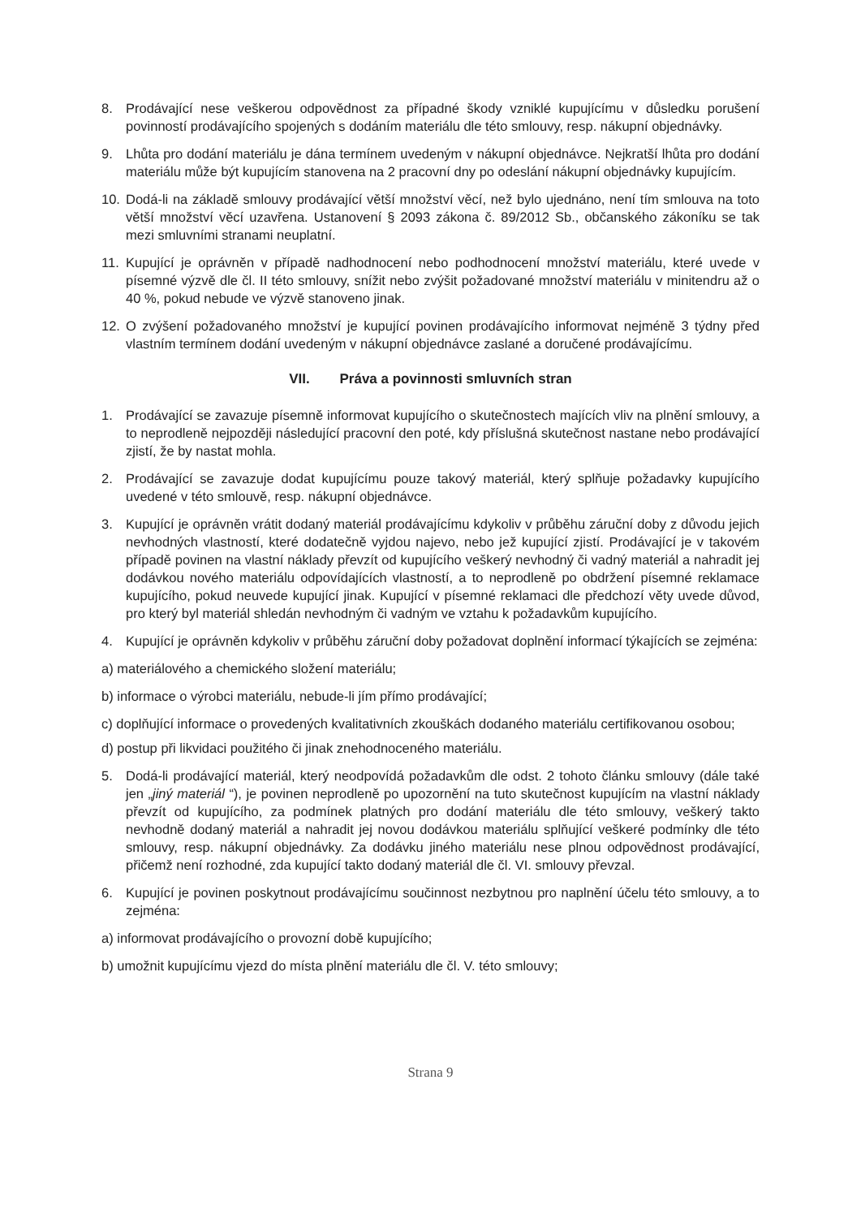8. Prodávající nese veškerou odpovědnost za případné škody vzniklé kupujícímu v důsledku porušení povinností prodávajícího spojených s dodáním materiálu dle této smlouvy, resp. nákupní objednávky.
9. Lhůta pro dodání materiálu je dána termínem uvedeným v nákupní objednávce. Nejkratší lhůta pro dodání materiálu může být kupujícím stanovena na 2 pracovní dny po odeslání nákupní objednávky kupujícím.
10. Dodá-li na základě smlouvy prodávající větší množství věcí, než bylo ujednáno, není tím smlouva na toto větší množství věcí uzavřena. Ustanovení § 2093 zákona č. 89/2012 Sb., občanského zákoníku se tak mezi smluvními stranami neuplatní.
11. Kupující je oprávněn v případě nadhodnocení nebo podhodnocení množství materiálu, které uvede v písemné výzvě dle čl. II této smlouvy, snížit nebo zvýšit požadované množství materiálu v minitendru až o 40 %, pokud nebude ve výzvě stanoveno jinak.
12. O zvýšení požadovaného množství je kupující povinen prodávajícího informovat nejméně 3 týdny před vlastním termínem dodání uvedeným v nákupní objednávce zaslané a doručené prodávajícímu.
VII. Práva a povinnosti smluvních stran
1. Prodávající se zavazuje písemně informovat kupujícího o skutečnostech majících vliv na plnění smlouvy, a to neprodleně nejpozději následující pracovní den poté, kdy příslušná skutečnost nastane nebo prodávající zjistí, že by nastat mohla.
2. Prodávající se zavazuje dodat kupujícímu pouze takový materiál, který splňuje požadavky kupujícího uvedené v této smlouvě, resp. nákupní objednávce.
3. Kupující je oprávněn vrátit dodaný materiál prodávajícímu kdykoliv v průběhu záruční doby z důvodu jejich nevhodných vlastností, které dodatečně vyjdou najevo, nebo jež kupující zjistí. Prodávající je v takovém případě povinen na vlastní náklady převzít od kupujícího veškerý nevhodný či vadný materiál a nahradit jej dodávkou nového materiálu odpovídajících vlastností, a to neprodleně po obdržení písemné reklamace kupujícího, pokud neuvede kupující jinak. Kupující v písemné reklamaci dle předchozí věty uvede důvod, pro který byl materiál shledán nevhodným či vadným ve vztahu k požadavkům kupujícího.
4. Kupující je oprávněn kdykoliv v průběhu záruční doby požadovat doplnění informací týkajících se zejména:
a) materiálového a chemického složení materiálu;
b) informace o výrobci materiálu, nebude-li jím přímo prodávající;
c) doplňující informace o provedených kvalitativních zkouškách dodaného materiálu certifikovanou osobou;
d) postup při likvidaci použitého či jinak znehodnoceného materiálu.
5. Dodá-li prodávající materiál, který neodpovídá požadavkům dle odst. 2 tohoto článku smlouvy (dále také jen „jiný materiál “), je povinen neprodleně po upozornění na tuto skutečnost kupujícím na vlastní náklady převzít od kupujícího, za podmínek platných pro dodání materiálu dle této smlouvy, veškerý takto nevhodně dodaný materiál a nahradit jej novou dodávkou materiálu splňující veškeré podmínky dle této smlouvy, resp. nákupní objednávky. Za dodávku jiného materiálu nese plnou odpovědnost prodávající, přičemž není rozhodné, zda kupující takto dodaný materiál dle čl. VI. smlouvy převzal.
6. Kupující je povinen poskytnout prodávajícímu součinnost nezbytnou pro naplnění účelu této smlouvy, a to zejména:
a) informovat prodávajícího o provozní době kupujícího;
b) umožnit kupujícímu vjezd do místa plnění materiálu dle čl. V. této smlouvy;
Strana 9